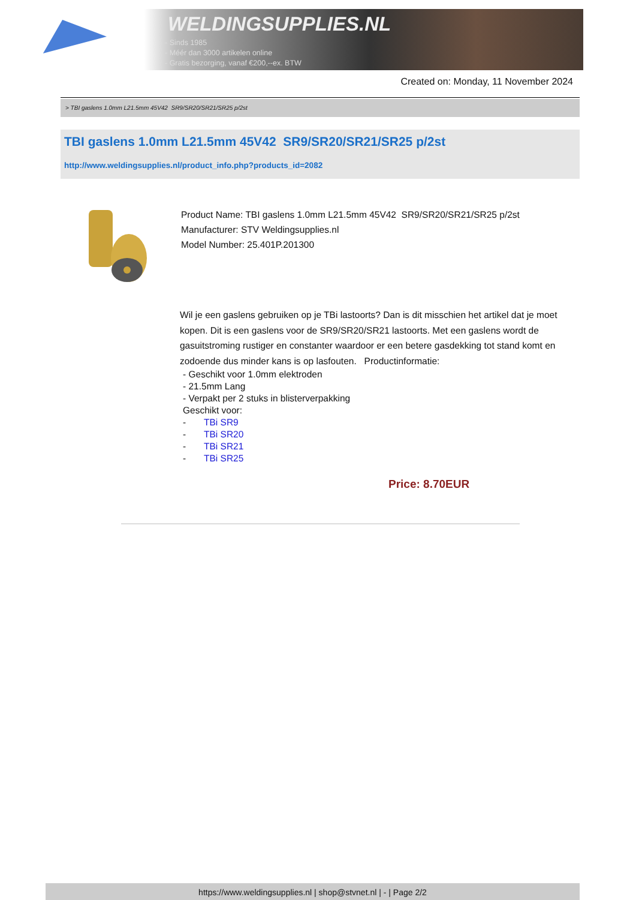WELDINGSUPPLIES.NL
- Sinds 1985
- Méér dan 3000 artikelen online
- Gratis bezorging, vanaf €200,--ex. BTW
Created on: Monday, 11 November 2024
> TBI gaslens 1.0mm L21.5mm 45V42 SR9/SR20/SR21/SR25 p/2st
TBI gaslens 1.0mm L21.5mm 45V42 SR9/SR20/SR21/SR25 p/2st
http://www.weldingsupplies.nl/product_info.php?products_id=2082
Product Name: TBI gaslens 1.0mm L21.5mm 45V42 SR9/SR20/SR21/SR25 p/2st
Manufacturer: STV Weldingsupplies.nl
Model Number: 25.401P.201300
Wil je een gaslens gebruiken op je TBi lastoorts? Dan is dit misschien het artikel dat je moet kopen. Dit is een gaslens voor de SR9/SR20/SR21 lastoorts. Met een gaslens wordt de gasuitstroming rustiger en constanter waardoor er een betere gasdekking tot stand komt en zodoende dus minder kans is op lasfouten. Productinformatie:
- Geschikt voor 1.0mm elektroden
- 21.5mm Lang
- Verpakt per 2 stuks in blisterverpakking
Geschikt voor:
- TBi SR9
- TBi SR20
- TBi SR21
- TBi SR25
Price: 8.70EUR
https://www.weldingsupplies.nl | shop@stvnet.nl | - | Page 2/2